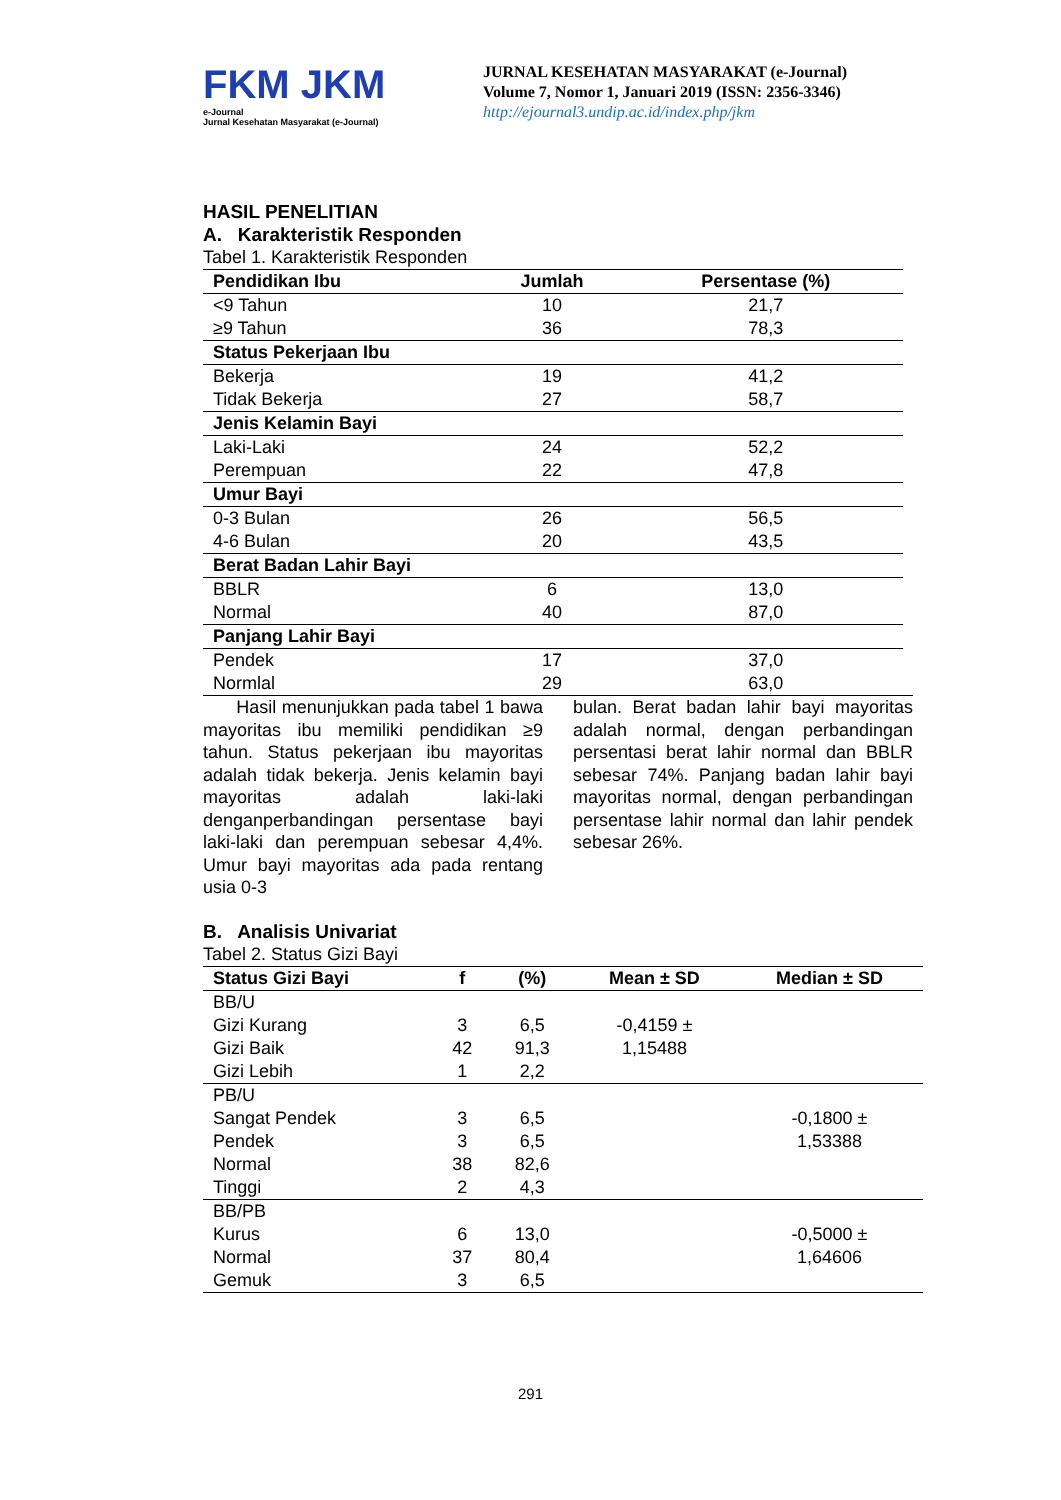FKM JKM
e-Journal
Jurnal Kesehatan Masyarakat (e-Journal)
JURNAL KESEHATAN MASYARAKAT (e-Journal)
Volume 7, Nomor 1, Januari 2019 (ISSN: 2356-3346)
http://ejournal3.undip.ac.id/index.php/jkm
HASIL PENELITIAN
A. Karakteristik Responden
Tabel 1. Karakteristik Responden
| Pendidikan Ibu | Jumlah | Persentase (%) |
| --- | --- | --- |
| <9 Tahun | 10 | 21,7 |
| ≥9 Tahun | 36 | 78,3 |
| Status Pekerjaan Ibu | | |
| Bekerja | 19 | 41,2 |
| Tidak Bekerja | 27 | 58,7 |
| Jenis Kelamin Bayi | | |
| Laki-Laki | 24 | 52,2 |
| Perempuan | 22 | 47,8 |
| Umur Bayi | | |
| 0-3 Bulan | 26 | 56,5 |
| 4-6 Bulan | 20 | 43,5 |
| Berat Badan Lahir Bayi | | |
| BBLR | 6 | 13,0 |
| Normal | 40 | 87,0 |
| Panjang Lahir Bayi | | |
| Pendek | 17 | 37,0 |
| Normlal | 29 | 63,0 |
Hasil menunjukkan pada tabel 1 bawa mayoritas ibu memiliki pendidikan ≥9 tahun. Status pekerjaan ibu mayoritas adalah tidak bekerja. Jenis kelamin bayi mayoritas adalah laki-laki denganperbandingan persentase bayi laki-laki dan perempuan sebesar 4,4%. Umur bayi mayoritas ada pada rentang usia 0-3
bulan. Berat badan lahir bayi mayoritas adalah normal, dengan perbandingan persentasi berat lahir normal dan BBLR sebesar 74%. Panjang badan lahir bayi mayoritas normal, dengan perbandingan persentase lahir normal dan lahir pendek sebesar 26%.
B. Analisis Univariat
Tabel 2. Status Gizi Bayi
| Status Gizi Bayi | f | (%) | Mean ± SD | Median ± SD |
| --- | --- | --- | --- | --- |
| BB/U | | | | |
| Gizi Kurang | 3 | 6,5 | -0,4159 ± | |
| Gizi Baik | 42 | 91,3 | 1,15488 | |
| Gizi Lebih | 1 | 2,2 | | |
| PB/U | | | | |
| Sangat Pendek | 3 | 6,5 | | -0,1800 ± |
| Pendek | 3 | 6,5 | | 1,53388 |
| Normal | 38 | 82,6 | | |
| Tinggi | 2 | 4,3 | | |
| BB/PB | | | | |
| Kurus | 6 | 13,0 | | -0,5000 ± |
| Normal | 37 | 80,4 | | 1,64606 |
| Gemuk | 3 | 6,5 | | |
291